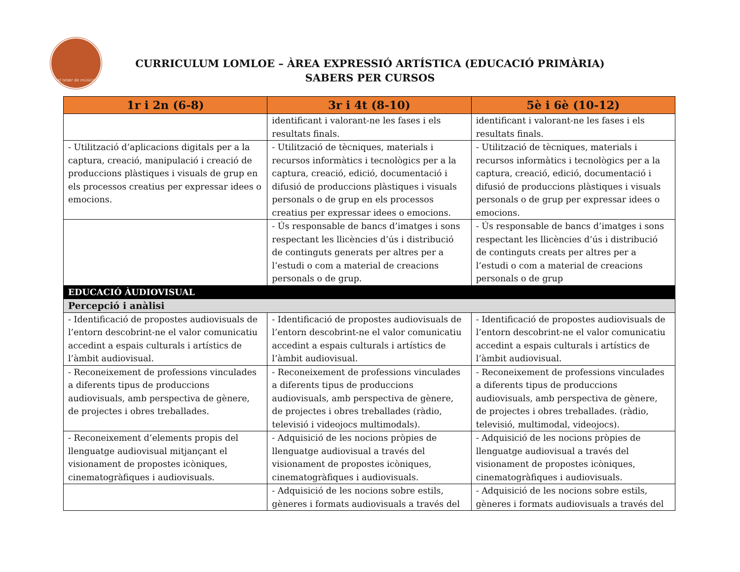el telær de música
CURRICULUM LOMLOE – ÀREA EXPRESSIÓ ARTÍSTICA (EDUCACIÓ PRIMÀRIA)
SABERS PER CURSOS
| 1r i 2n (6-8) | 3r i 4t (8-10) | 5è i 6è (10-12) |
| --- | --- | --- |
| | identificant i valorant-ne les fases i els resultats finals. | identificant i valorant-ne les fases i els resultats finals. |
| - Utilització d’aplicacions digitals per a la captura, creació, manipulació i creació de produccions plàstiques i visuals de grup en els processos creatius per expressar idees o emocions. | - Utilització de tècniques, materials i recursos informàtics i tecnològics per a la captura, creació, edició, documentació i difusió de produccions plàstiques i visuals personals o de grup en els processos creatius per expressar idees o emocions. | - Utilització de tècniques, materials i recursos informàtics i tecnològics per a la captura, creació, edició, documentació i difusió de produccions plàstiques i visuals personals o de grup per expressar idees o emocions. |
| | - Ús responsable de bancs d’imatges i sons respectant les llicències d’ús i distribució de continguts generats per altres per a l’estudi o com a material de creacions personals o de grup. | - Ús responsable de bancs d’imatges i sons respectant les llicències d’ús i distribució de continguts creats per altres per a l’estudi o com a material de creacions personals o de grup |
| EDUCACIÓ ÀUDIOVISUAL | | |
| Percepció i anàlisi | | |
| - Identificació de propostes audiovisuals de l’entorn descobrint-ne el valor comunicatiu accedint a espais culturals i artístics de l’àmbit audiovisual. | - Identificació de propostes audiovisuals de l’entorn descobrint-ne el valor comunicatiu accedint a espais culturals i artístics de l’àmbit audiovisual. | - Identificació de propostes audiovisuals de l’entorn descobrint-ne el valor comunicatiu accedint a espais culturals i artístics de l’àmbit audiovisual. |
| - Reconeixement de professions vinculades a diferents tipus de produccions audiovisuals, amb perspectiva de gènere, de projectes i obres treballades. | - Reconeixement de professions vinculades a diferents tipus de produccions audiovisuals, amb perspectiva de gènere, de projectes i obres treballades (ràdio, televisió i videojocs multimodals). | - Reconeixement de professions vinculades a diferents tipus de produccions audiovisuals, amb perspectiva de gènere, de projectes i obres treballades. (ràdio, televisió, multimodal, videojocs). |
| - Reconeixement d’elements propis del llenguatge audiovisual mitjançant el visionament de propostes icòniques, cinematogràfiques i audiovisuals. | - Adquisició de les nocions pròpies de llenguatge audiovisual a través del visionament de propostes icòniques, cinematogràfiques i audiovisuals. | - Adquisició de les nocions pròpies de llenguatge audiovisual a través del visionament de propostes icòniques, cinematogràfiques i audiovisuals. |
| | - Adquisició de les nocions sobre estils, gèneres i formats audiovisuals a través del | - Adquisició de les nocions sobre estils, gèneres i formats audiovisuals a través del |